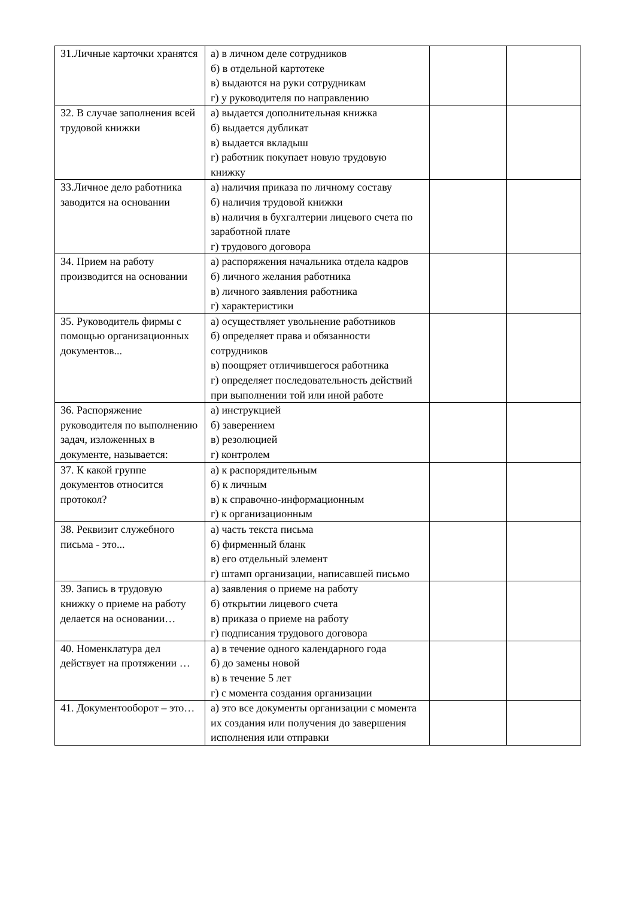| 31.Личные карточки хранятся | а) в личном деле сотрудников б) в отдельной картотеке в) выдаются на руки сотрудникам г) у руководителя по направлению | | |
| 32. В случае заполнения всей трудовой книжки | а) выдается дополнительная книжка б) выдается дубликат в) выдается вкладыш г) работник покупает новую трудовую книжку | | |
| 33.Личное дело работника заводится на основании | а) наличия приказа по личному составу б) наличия трудовой книжки в) наличия в бухгалтерии лицевого счета по заработной плате г) трудового договора | | |
| 34. Прием на работу производится на основании | а) распоряжения начальника отдела кадров б) личного желания работника в) личного заявления работника г) характеристики | | |
| 35. Руководитель фирмы с помощью организационных документов... | а) осуществляет увольнение работников б) определяет права и обязанности сотрудников в) поощряет отличившегося работника г) определяет последовательность действий при выполнении той или иной работе | | |
| 36. Распоряжение руководителя по выполнению задач, изложенных в документе, называется: | а) инструкцией б) заверением в) резолюцией г) контролем | | |
| 37. К какой группе документов относится протокол? | а) к распорядительным б) к личным в) к справочно-информационным г) к организационным | | |
| 38. Реквизит служебного письма - это... | а) часть текста письма б) фирменный бланк в) его отдельный элемент г) штамп организации, написавшей письмо | | |
| 39. Запись в трудовую книжку о приеме на работу делается на основании… | а) заявления о приеме на работу б) открытии лицевого счета в) приказа о приеме на работу г) подписания трудового договора | | |
| 40. Номенклатура дел действует на протяжении … | а) в течение одного календарного года б) до замены новой в) в течение 5 лет г) с момента создания организации | | |
| 41. Документооборот – это… | а) это все документы организации с момента их создания или получения до завершения исполнения или отправки | | |